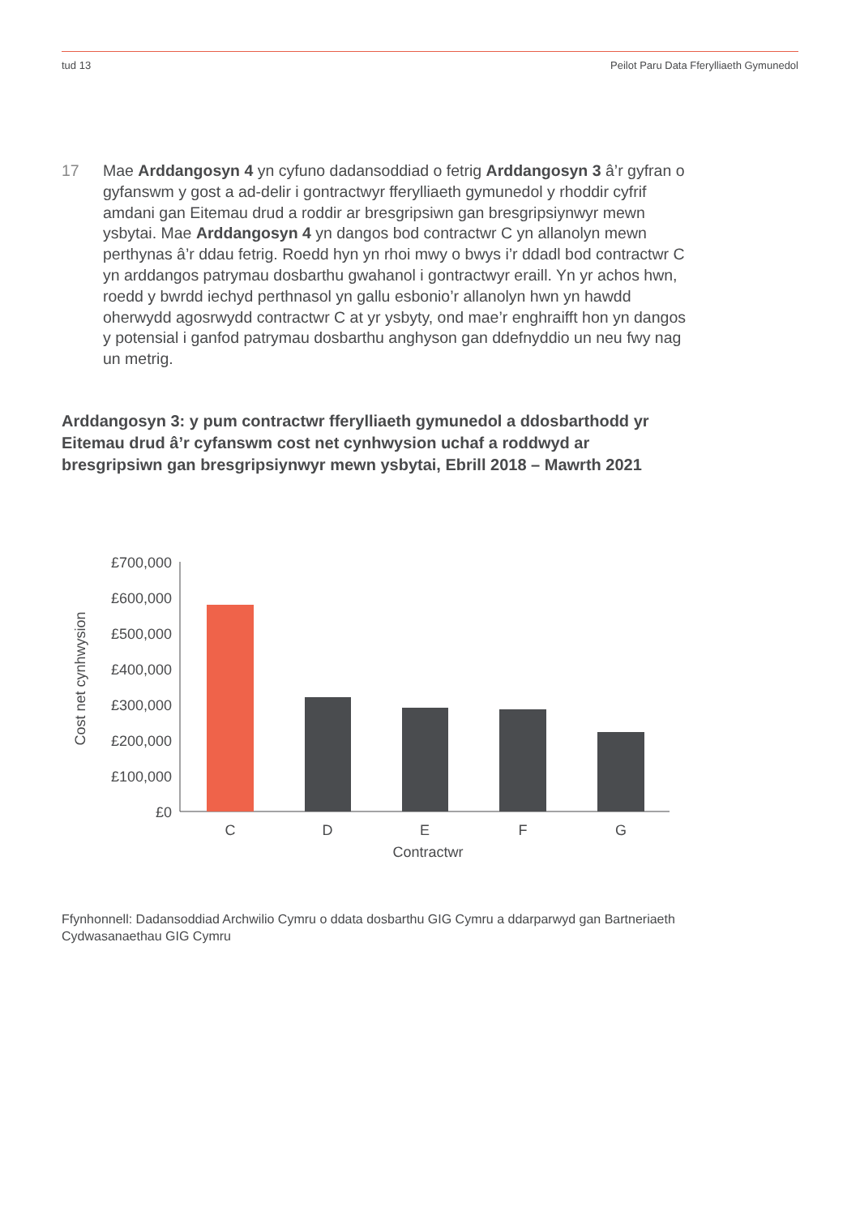tud 13 Peilot Paru Data Fferylliaeth Gymunedol
17 Mae Arddangosyn 4 yn cyfuno dadansoddiad o fetrig Arddangosyn 3 â’r gyfran o gyfanswm y gost a ad-delir i gontractwyr fferylliaeth gymunedol y rhoddir cyfrif amdani gan Eitemau drud a roddir ar bresgripsiwn gan bresgripsiynwyr mewn ysbytai. Mae Arddangosyn 4 yn dangos bod contractwr C yn allanolyn mewn perthynas â’r ddau fetrig. Roedd hyn yn rhoi mwy o bwys i’r ddadl bod contractwr C yn arddangos patrymau dosbarthu gwahanol i gontractwyr eraill. Yn yr achos hwn, roedd y bwrdd iechyd perthnasol yn gallu esbonio’r allanolyn hwn yn hawdd oherwydd agosrwydd contractwr C at yr ysbyty, ond mae’r enghraifft hon yn dangos y potensial i ganfod patrymau dosbarthu anghyson gan ddefnyddio un neu fwy nag un metrig.
Arddangosyn 3: y pum contractwr fferylliaeth gymunedol a ddosbarthodd yr Eitemau drud â’r cyfanswm cost net cynhwysion uchaf a roddwyd ar bresgripsiwn gan bresgripsiynwyr mewn ysbytai, Ebrill 2018 – Mawrth 2021
Cost net cynhwysion
£700,000
£600,000
£500,000
£400,000
£300,000
£200,000
£100,000
£0
C
D
E
F
G
Contractwr
Ffynhonnell: Dadansoddiad Archwilio Cymru o ddata dosbarthu GIG Cymru a ddarparwyd gan Bartneriaeth Cydwasanaethau GIG Cymru